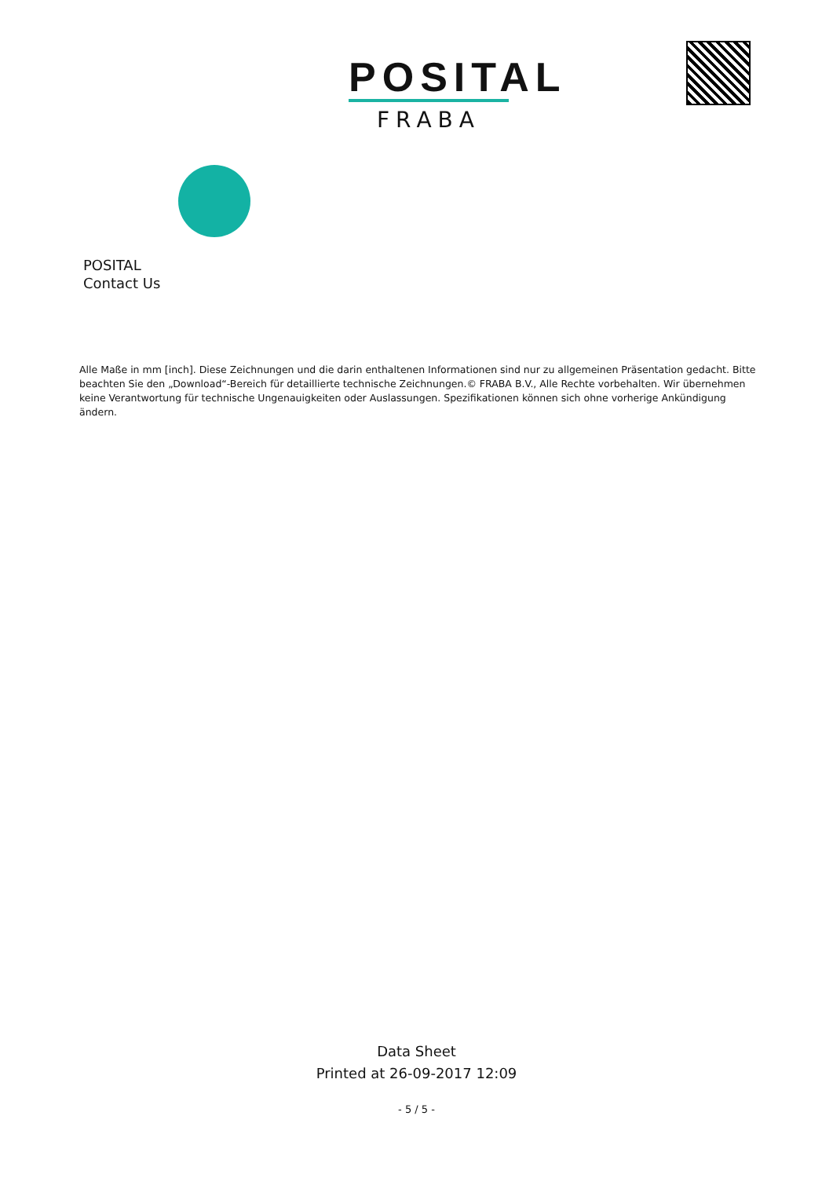POSITAL
FRABA
POSITAL
Contact Us
Alle Maße in mm [inch]. Diese Zeichnungen und die darin enthaltenen Informationen sind nur zu allgemeinen Präsentation gedacht. Bitte beachten Sie den „Download“-Bereich für detaillierte technische Zeichnungen.© FRABA B.V., Alle Rechte vorbehalten. Wir übernehmen keine Verantwortung für technische Ungenauigkeiten oder Auslassungen. Spezifikationen können sich ohne vorherige Ankündigung ändern.
Data Sheet
Printed at 26-09-2017 12:09
- 5 / 5 -